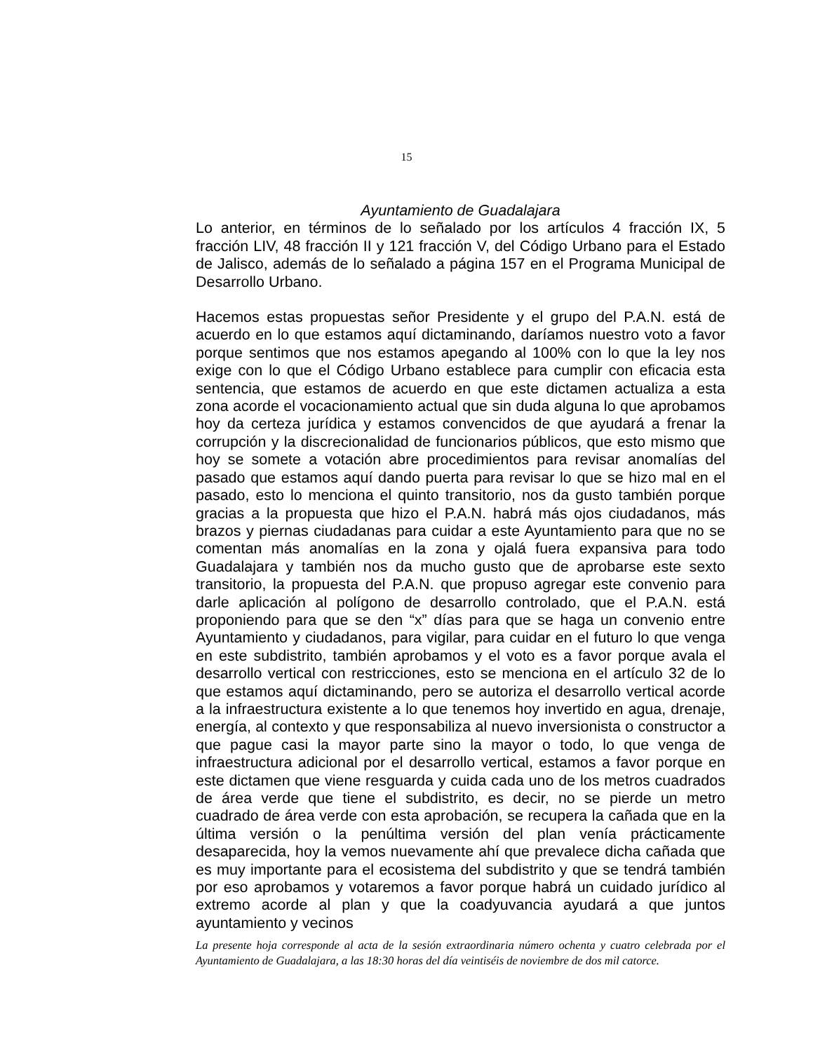15
Ayuntamiento de Guadalajara
Lo anterior, en términos de lo señalado por los artículos 4 fracción IX, 5 fracción LIV, 48 fracción II y 121 fracción V, del Código Urbano para el Estado de Jalisco, además de lo señalado a página 157 en el Programa Municipal de Desarrollo Urbano.
Hacemos estas propuestas señor Presidente y el grupo del P.A.N. está de acuerdo en lo que estamos aquí dictaminando, daríamos nuestro voto a favor porque sentimos que nos estamos apegando al 100% con lo que la ley nos exige con lo que el Código Urbano establece para cumplir con eficacia esta sentencia, que estamos de acuerdo en que este dictamen actualiza a esta zona acorde el vocacionamiento actual que sin duda alguna lo que aprobamos hoy da certeza jurídica y estamos convencidos de que ayudará a frenar la corrupción y la discrecionalidad de funcionarios públicos, que esto mismo que hoy se somete a votación abre procedimientos para revisar anomalías del pasado que estamos aquí dando puerta para revisar lo que se hizo mal en el pasado, esto lo menciona el quinto transitorio, nos da gusto también porque gracias a la propuesta que hizo el P.A.N. habrá más ojos ciudadanos, más brazos y piernas ciudadanas para cuidar a este Ayuntamiento para que no se comentan más anomalías en la zona y ojalá fuera expansiva para todo Guadalajara y también nos da mucho gusto que de aprobarse este sexto transitorio, la propuesta del P.A.N. que propuso agregar este convenio para darle aplicación al polígono de desarrollo controlado, que el P.A.N. está proponiendo para que se den “x” días para que se haga un convenio entre Ayuntamiento y ciudadanos, para vigilar, para cuidar en el futuro lo que venga en este subdistrito, también aprobamos y el voto es a favor porque avala el desarrollo vertical con restricciones, esto se menciona en el artículo 32 de lo que estamos aquí dictaminando, pero se autoriza el desarrollo vertical acorde a la infraestructura existente a lo que tenemos hoy invertido en agua, drenaje, energía, al contexto y que responsabiliza al nuevo inversionista o constructor a que pague casi la mayor parte sino la mayor o todo, lo que venga de infraestructura adicional por el desarrollo vertical, estamos a favor porque en este dictamen que viene resguarda y cuida cada uno de los metros cuadrados de área verde que tiene el subdistrito, es decir, no se pierde un metro cuadrado de área verde con esta aprobación, se recupera la cañada que en la última versión o la penúltima versión del plan venía prácticamente desaparecida, hoy la vemos nuevamente ahí que prevalece dicha cañada que es muy importante para el ecosistema del subdistrito y que se tendrá también por eso aprobamos y votaremos a favor porque habrá un cuidado jurídico al extremo acorde al plan y que la coadyuvancia ayudará a que juntos ayuntamiento y vecinos
La presente hoja corresponde al acta de la sesión extraordinaria número ochenta y cuatro celebrada por el Ayuntamiento de Guadalajara, a las 18:30 horas del día veintiséis de noviembre de dos mil catorce.